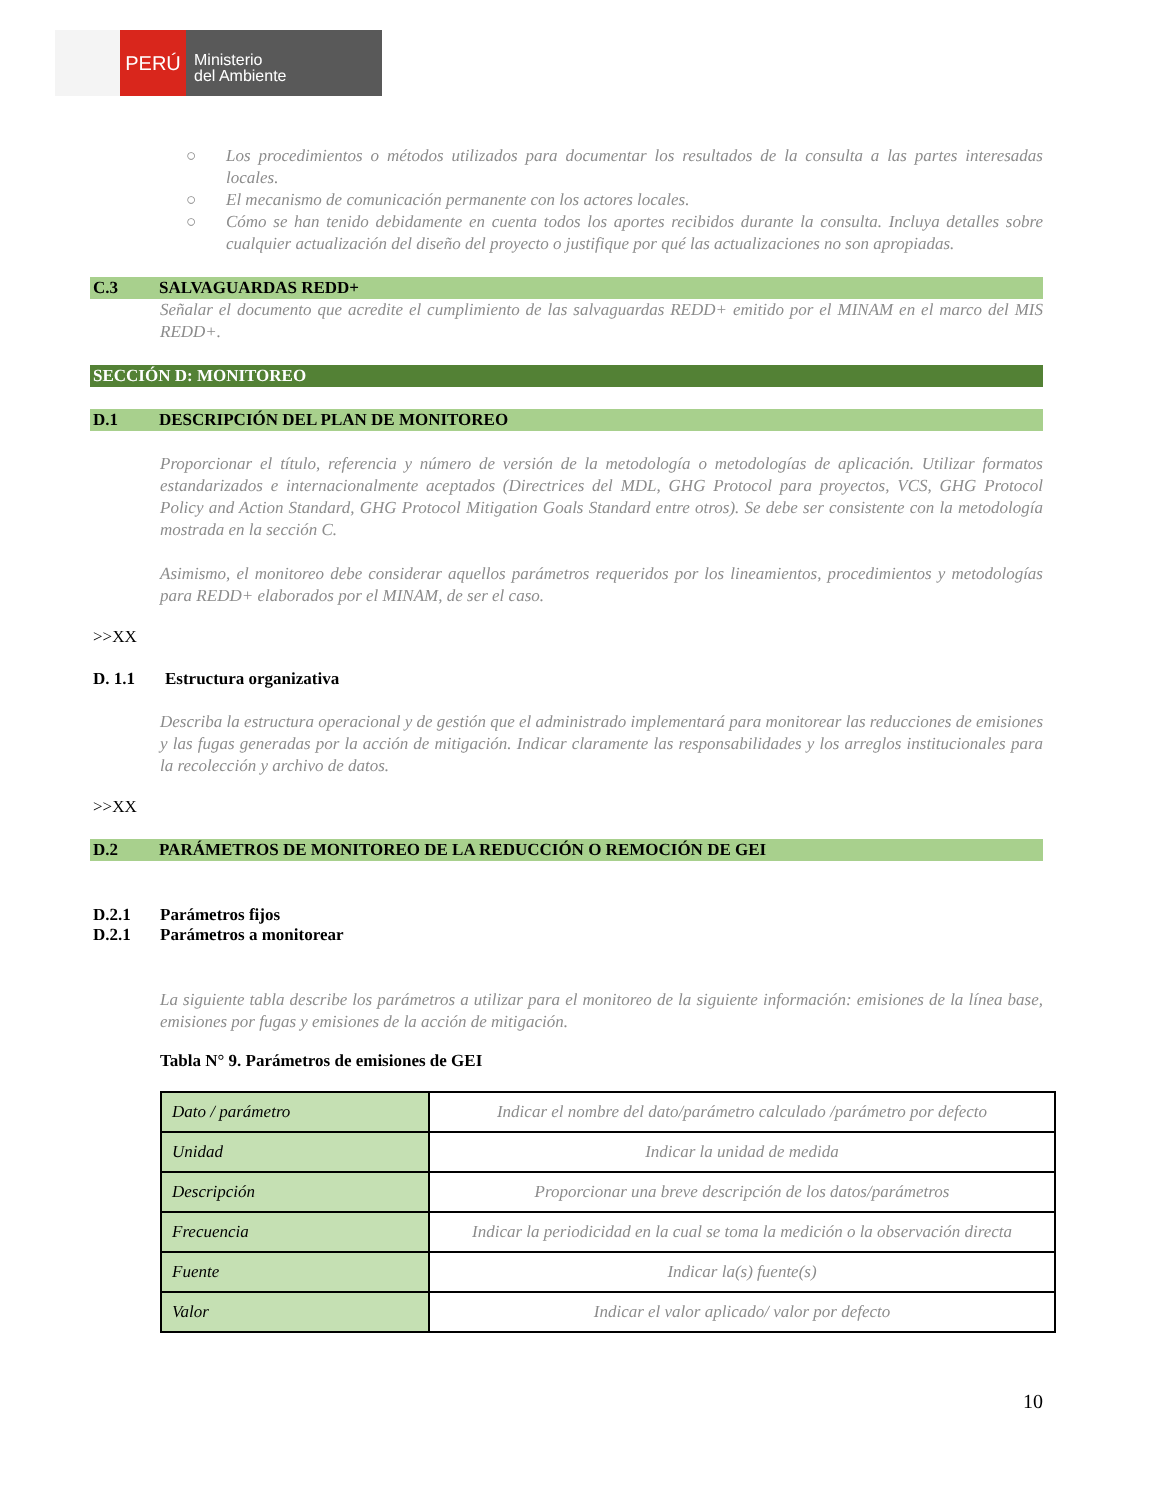PERÚ
Ministerio
del Ambiente
○ Los procedimientos o métodos utilizados para documentar los resultados de la consulta a las partes interesadas locales.
○ El mecanismo de comunicación permanente con los actores locales.
○ Cómo se han tenido debidamente en cuenta todos los aportes recibidos durante la consulta. Incluya detalles sobre cualquier actualización del diseño del proyecto o justifique por qué las actualizaciones no son apropiadas.
C.3 SALVAGUARDAS REDD+
Señalar el documento que acredite el cumplimiento de las salvaguardas REDD+ emitido por el MINAM en el marco del MIS REDD+.
SECCIÓN D: MONITOREO
D.1 DESCRIPCIÓN DEL PLAN DE MONITOREO
Proporcionar el título, referencia y número de versión de la metodología o metodologías de aplicación. Utilizar formatos estandarizados e internacionalmente aceptados (Directrices del MDL, GHG Protocol para proyectos, VCS, GHG Protocol Policy and Action Standard, GHG Protocol Mitigation Goals Standard entre otros). Se debe ser consistente con la metodología mostrada en la sección C.
Asimismo, el monitoreo debe considerar aquellos parámetros requeridos por los lineamientos, procedimientos y metodologías para REDD+ elaborados por el MINAM, de ser el caso.
>>XX
D. 1.1 Estructura organizativa
Describa la estructura operacional y de gestión que el administrado implementará para monitorear las reducciones de emisiones y las fugas generadas por la acción de mitigación. Indicar claramente las responsabilidades y los arreglos institucionales para la recolección y archivo de datos.
>>XX
D.2 PARÁMETROS DE MONITOREO DE LA REDUCCIÓN O REMOCIÓN DE GEI
D.2.1 Parámetros fijos
D.2.1 Parámetros a monitorear
La siguiente tabla describe los parámetros a utilizar para el monitoreo de la siguiente información: emisiones de la línea base, emisiones por fugas y emisiones de la acción de mitigación.
Tabla N° 9. Parámetros de emisiones de GEI
| Dato / parámetro | Indicar el nombre del dato/parámetro calculado /parámetro por defecto |
| Unidad | Indicar la unidad de medida |
| Descripción | Proporcionar una breve descripción de los datos/parámetros |
| Frecuencia | Indicar la periodicidad en la cual se toma la medición o la observación directa |
| Fuente | Indicar la(s) fuente(s) |
| Valor | Indicar el valor aplicado/ valor por defecto |
10